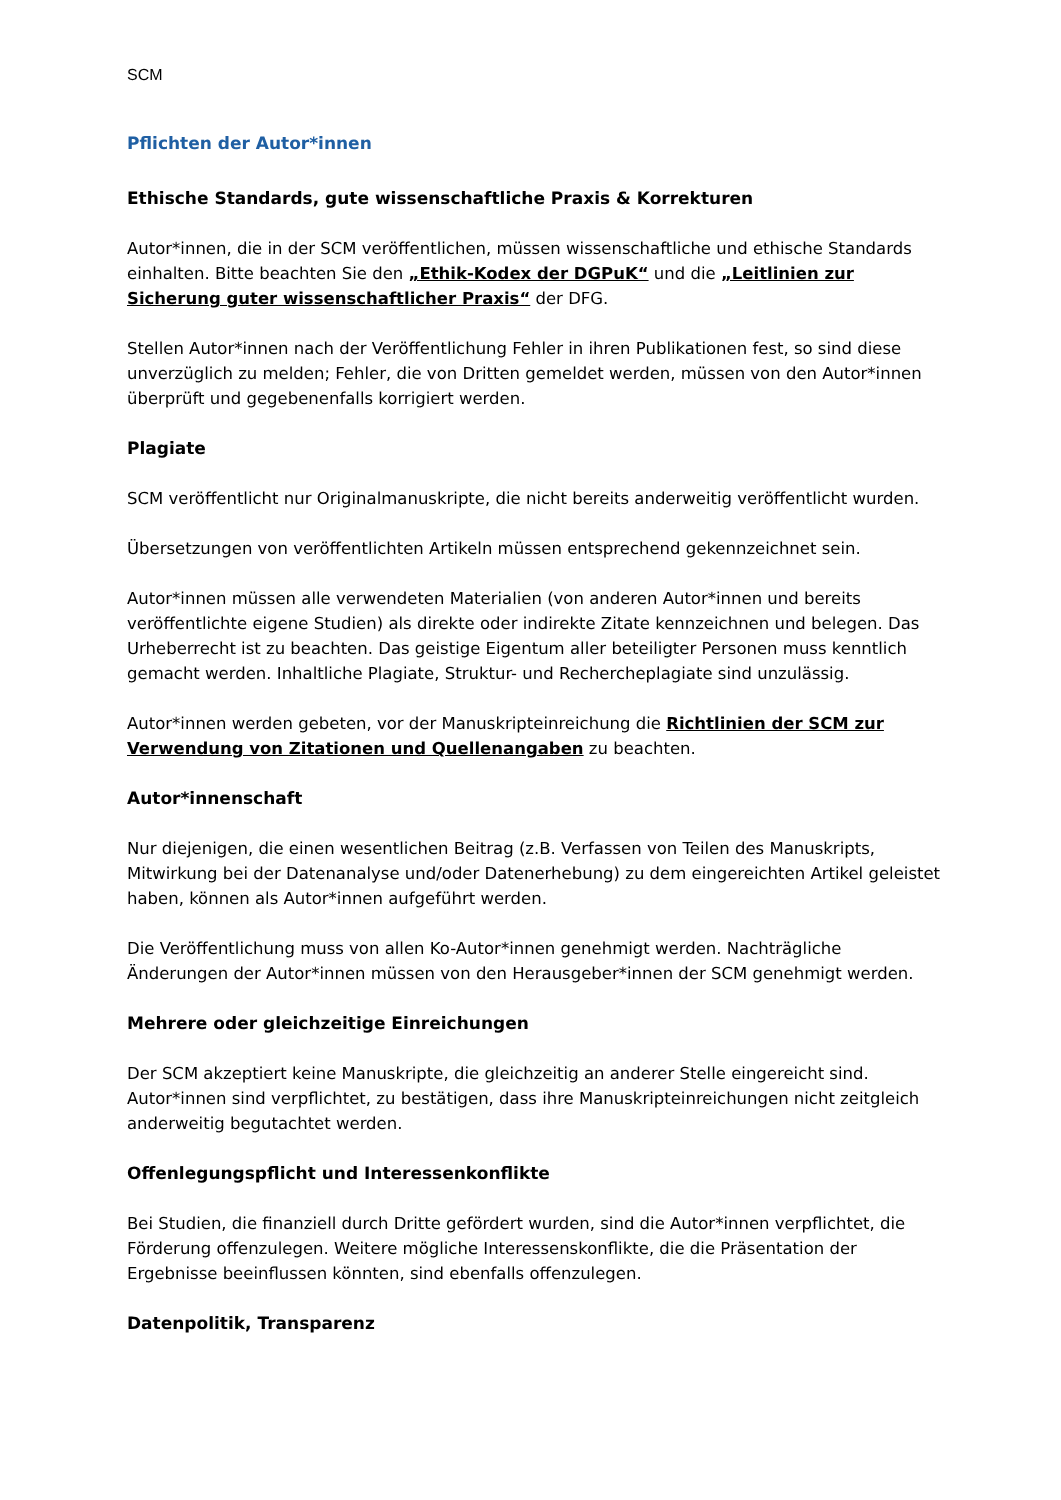SCM
Pflichten der Autor*innen
Ethische Standards, gute wissenschaftliche Praxis & Korrekturen
Autor*innen, die in der SCM veröffentlichen, müssen wissenschaftliche und ethische Standards einhalten. Bitte beachten Sie den „Ethik-Kodex der DGPuK“ und die „Leitlinien zur Sicherung guter wissenschaftlicher Praxis“ der DFG.
Stellen Autor*innen nach der Veröffentlichung Fehler in ihren Publikationen fest, so sind diese unverzüglich zu melden; Fehler, die von Dritten gemeldet werden, müssen von den Autor*innen überprüft und gegebenenfalls korrigiert werden.
Plagiate
SCM veröffentlicht nur Originalmanuskripte, die nicht bereits anderweitig veröffentlicht wurden.
Übersetzungen von veröffentlichten Artikeln müssen entsprechend gekennzeichnet sein.
Autor*innen müssen alle verwendeten Materialien (von anderen Autor*innen und bereits veröffentlichte eigene Studien) als direkte oder indirekte Zitate kennzeichnen und belegen. Das Urheberrecht ist zu beachten. Das geistige Eigentum aller beteiligter Personen muss kenntlich gemacht werden. Inhaltliche Plagiate, Struktur- und Rechercheplagiate sind unzulässig.
Autor*innen werden gebeten, vor der Manuskripteinreichung die Richtlinien der SCM zur Verwendung von Zitationen und Quellenangaben zu beachten.
Autor*innenschaft
Nur diejenigen, die einen wesentlichen Beitrag (z.B. Verfassen von Teilen des Manuskripts, Mitwirkung bei der Datenanalyse und/oder Datenerhebung) zu dem eingereichten Artikel geleistet haben, können als Autor*innen aufgeführt werden.
Die Veröffentlichung muss von allen Ko-Autor*innen genehmigt werden. Nachträgliche Änderungen der Autor*innen müssen von den Herausgeber*innen der SCM genehmigt werden.
Mehrere oder gleichzeitige Einreichungen
Der SCM akzeptiert keine Manuskripte, die gleichzeitig an anderer Stelle eingereicht sind. Autor*innen sind verpflichtet, zu bestätigen, dass ihre Manuskripteinreichungen nicht zeitgleich anderweitig begutachtet werden.
Offenlegungspflicht und Interessenkonflikte
Bei Studien, die finanziell durch Dritte gefördert wurden, sind die Autor*innen verpflichtet, die Förderung offenzulegen. Weitere mögliche Interessenskonflikte, die die Präsentation der Ergebnisse beeinflussen könnten, sind ebenfalls offenzulegen.
Datenpolitik, Transparenz